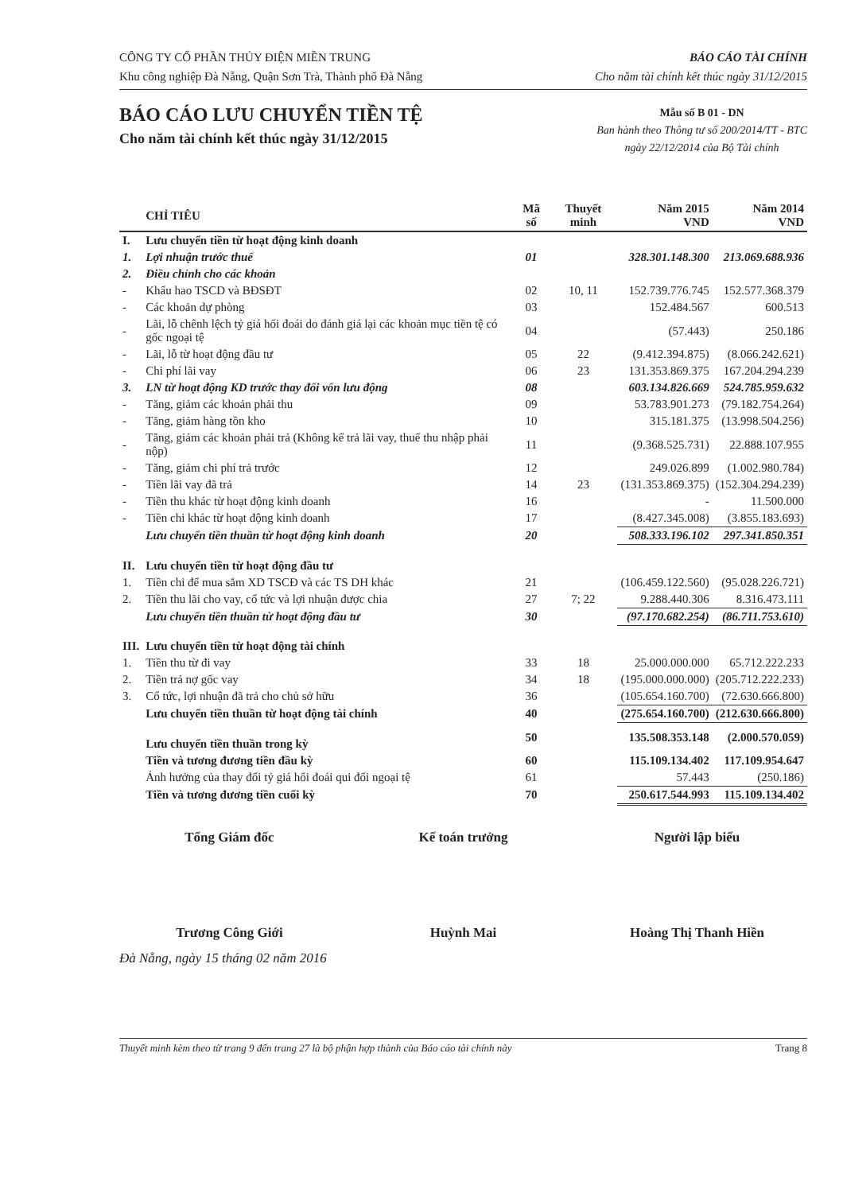CÔNG TY CỔ PHẦN THỦY ĐIỆN MIỀN TRUNG
Khu công nghiệp Đà Nẵng, Quận Sơn Trà, Thành phố Đà Nẵng
BÁO CÁO TÀI CHÍNH
Cho năm tài chính kết thúc ngày 31/12/2015
BÁO CÁO LƯU CHUYỂN TIỀN TỆ
Cho năm tài chính kết thúc ngày 31/12/2015
Mẫu số B 01 - DN
Ban hành theo Thông tư số 200/2014/TT - BTC
ngày 22/12/2014 của Bộ Tài chính
| | CHỈ TIÊU | Mã số | Thuyết minh | Năm 2015 VND | Năm 2014 VND |
| --- | --- | --- | --- | --- | --- |
| I. | Lưu chuyển tiền từ hoạt động kinh doanh | | | | |
| 1. | Lợi nhuận trước thuế | 01 | | 328.301.148.300 | 213.069.688.936 |
| 2. | Điều chỉnh cho các khoản | | | | |
| - | Khấu hao TSCD và BĐSĐT | 02 | 10, 11 | 152.739.776.745 | 152.577.368.379 |
| - | Các khoản dự phòng | 03 | | 152.484.567 | 600.513 |
| - | Lãi, lỗ chênh lệch tỷ giá hối đoái do đánh giá lại các khoản mục tiền tệ có gốc ngoại tệ | 04 | | (57.443) | 250.186 |
| - | Lãi, lỗ từ hoạt động đầu tư | 05 | 22 | (9.412.394.875) | (8.066.242.621) |
| - | Chi phí lãi vay | 06 | 23 | 131.353.869.375 | 167.204.294.239 |
| 3. | LN từ hoạt động KD trước thay đổi vốn lưu động | 08 | | 603.134.826.669 | 524.785.959.632 |
| - | Tăng, giảm các khoản phải thu | 09 | | 53.783.901.273 | (79.182.754.264) |
| - | Tăng, giảm hàng tồn kho | 10 | | 315.181.375 | (13.998.504.256) |
| - | Tăng, giảm các khoản phải trả (Không kể trả lãi vay, thuế thu nhập phải nộp) | 11 | | (9.368.525.731) | 22.888.107.955 |
| - | Tăng, giảm chi phí trả trước | 12 | | 249.026.899 | (1.002.980.784) |
| - | Tiền lãi vay đã trả | 14 | 23 | (131.353.869.375) | (152.304.294.239) |
| - | Tiền thu khác từ hoạt động kinh doanh | 16 | | - | 11.500.000 |
| - | Tiền chi khác từ hoạt động kinh doanh | 17 | | (8.427.345.008) | (3.855.183.693) |
| | Lưu chuyển tiền thuần từ hoạt động kinh doanh | 20 | | 508.333.196.102 | 297.341.850.351 |
| II. | Lưu chuyển tiền từ hoạt động đầu tư | | | | |
| 1. | Tiền chi để mua sắm XD TSCĐ và các TS DH khác | 21 | | (106.459.122.560) | (95.028.226.721) |
| 2. | Tiền thu lãi cho vay, cổ tức và lợi nhuận được chia | 27 | 7; 22 | 9.288.440.306 | 8.316.473.111 |
| | Lưu chuyển tiền thuần từ hoạt động đầu tư | 30 | | (97.170.682.254) | (86.711.753.610) |
| III. | Lưu chuyển tiền từ hoạt động tài chính | | | | |
| 1. | Tiền thu từ đi vay | 33 | 18 | 25.000.000.000 | 65.712.222.233 |
| 2. | Tiền trả nợ gốc vay | 34 | 18 | (195.000.000.000) | (205.712.222.233) |
| 3. | Cổ tức, lợi nhuận đã trả cho chủ sở hữu | 36 | | (105.654.160.700) | (72.630.666.800) |
| | Lưu chuyển tiền thuần từ hoạt động tài chính | 40 | | (275.654.160.700) | (212.630.666.800) |
| | Lưu chuyển tiền thuần trong kỳ | 50 | | 135.508.353.148 | (2.000.570.059) |
| | Tiền và tương đương tiền đầu kỳ | 60 | | 115.109.134.402 | 117.109.954.647 |
| | Ảnh hưởng của thay đổi tỷ giá hối đoái qui đổi ngoại tệ | 61 | | 57.443 | (250.186) |
| | Tiền và tương đương tiền cuối kỳ | 70 | | 250.617.544.993 | 115.109.134.402 |
Tổng Giám đốc
Trương Công Giới
Kế toán trưởng
Huỳnh Mai
Người lập biểu
Hoàng Thị Thanh Hiền
Đà Nẵng, ngày 15 tháng 02 năm 2016
Thuyết minh kèm theo từ trang 9 đến trang 27 là bộ phận hợp thành của Báo cáo tài chính này Trang 8